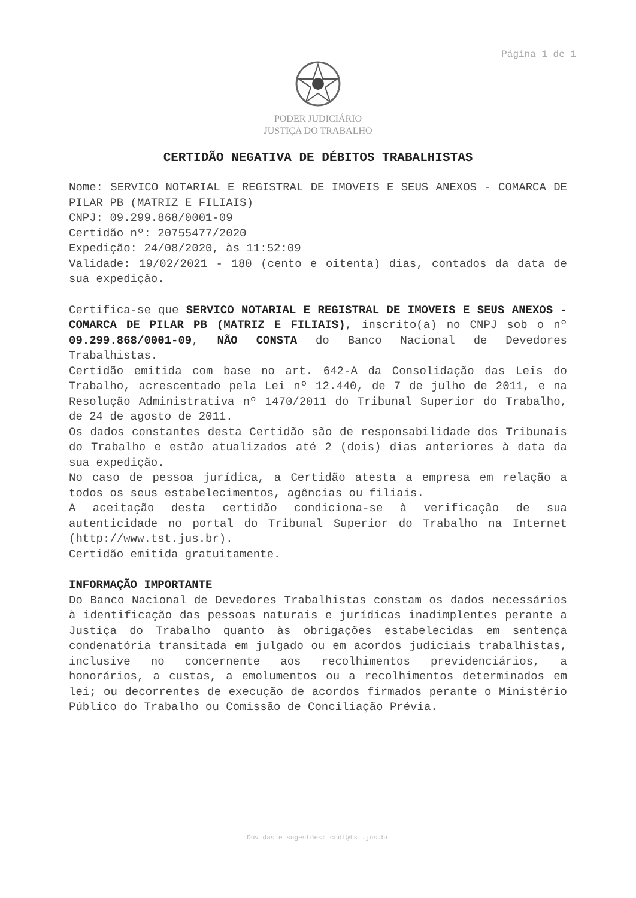Página 1 de 1
PODER JUDICIÁRIO
JUSTIÇA DO TRABALHO
CERTIDÃO NEGATIVA DE DÉBITOS TRABALHISTAS
Nome: SERVICO NOTARIAL E REGISTRAL DE IMOVEIS E SEUS ANEXOS - COMARCA DE PILAR PB (MATRIZ E FILIAIS)
CNPJ: 09.299.868/0001-09
Certidão nº: 20755477/2020
Expedição: 24/08/2020, às 11:52:09
Validade: 19/02/2021 - 180 (cento e oitenta) dias, contados da data de sua expedição.
Certifica-se que SERVICO NOTARIAL E REGISTRAL DE IMOVEIS E SEUS ANEXOS - COMARCA DE PILAR PB (MATRIZ E FILIAIS), inscrito(a) no CNPJ sob o nº 09.299.868/0001-09, NÃO CONSTA do Banco Nacional de Devedores Trabalhistas.
Certidão emitida com base no art. 642-A da Consolidação das Leis do Trabalho, acrescentado pela Lei nº 12.440, de 7 de julho de 2011, e na Resolução Administrativa nº 1470/2011 do Tribunal Superior do Trabalho, de 24 de agosto de 2011.
Os dados constantes desta Certidão são de responsabilidade dos Tribunais do Trabalho e estão atualizados até 2 (dois) dias anteriores à data da sua expedição.
No caso de pessoa jurídica, a Certidão atesta a empresa em relação a todos os seus estabelecimentos, agências ou filiais.
A aceitação desta certidão condiciona-se à verificação de sua autenticidade no portal do Tribunal Superior do Trabalho na Internet (http://www.tst.jus.br).
Certidão emitida gratuitamente.
INFORMAÇÃO IMPORTANTE
Do Banco Nacional de Devedores Trabalhistas constam os dados necessários à identificação das pessoas naturais e jurídicas inadimplentes perante a Justiça do Trabalho quanto às obrigações estabelecidas em sentença condenatória transitada em julgado ou em acordos judiciais trabalhistas, inclusive no concernente aos recolhimentos previdenciários, a honorários, a custas, a emolumentos ou a recolhimentos determinados em lei; ou decorrentes de execução de acordos firmados perante o Ministério Público do Trabalho ou Comissão de Conciliação Prévia.
Dúvidas e sugestões: cndt@tst.jus.br